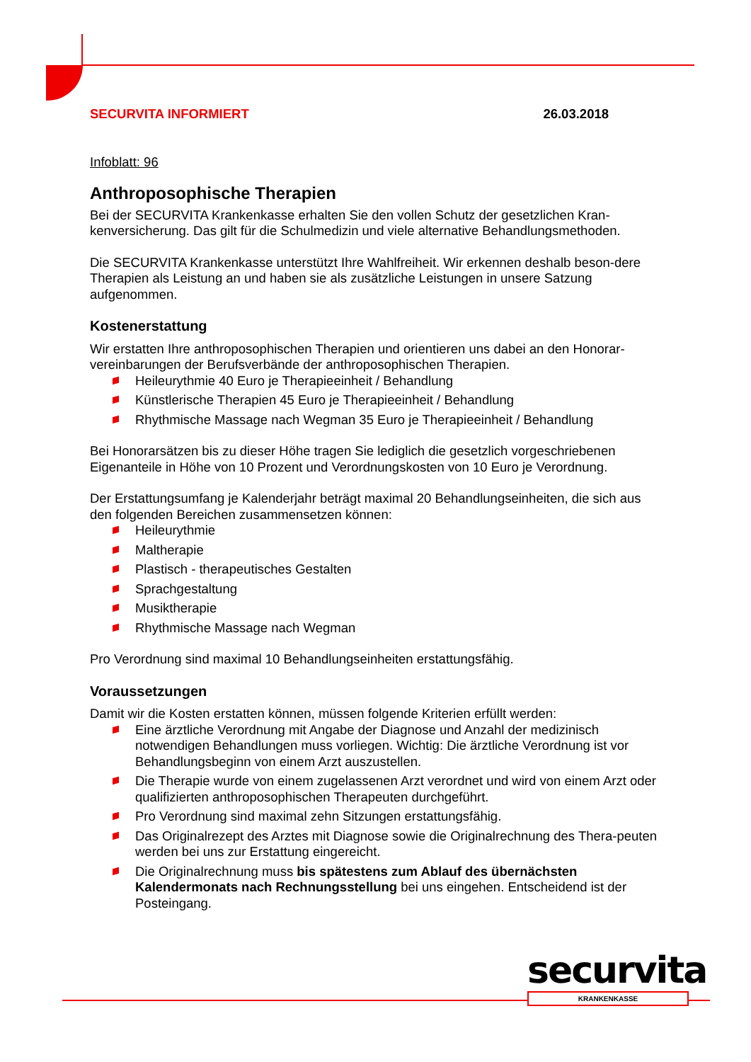SECURVITA INFORMIERT 26.03.2018
Infoblatt: 96
Anthroposophische Therapien
Bei der SECURVITA Krankenkasse erhalten Sie den vollen Schutz der gesetzlichen Kran-kenversicherung. Das gilt für die Schulmedizin und viele alternative Behandlungsmethoden.
Die SECURVITA Krankenkasse unterstützt Ihre Wahlfreiheit. Wir erkennen deshalb beson-dere Therapien als Leistung an und haben sie als zusätzliche Leistungen in unsere Satzung aufgenommen.
Kostenerstattung
Wir erstatten Ihre anthroposophischen Therapien und orientieren uns dabei an den Honorar-vereinbarungen der Berufsverbände der anthroposophischen Therapien.
Heileurythmie 40 Euro je Therapieeinheit / Behandlung
Künstlerische Therapien 45 Euro je Therapieeinheit / Behandlung
Rhythmische Massage nach Wegman 35 Euro je Therapieeinheit / Behandlung
Bei Honorarsätzen bis zu dieser Höhe tragen Sie lediglich die gesetzlich vorgeschriebenen Eigenanteile in Höhe von 10 Prozent und Verordnungskosten von 10 Euro je Verordnung.
Der Erstattungsumfang je Kalenderjahr beträgt maximal 20 Behandlungseinheiten, die sich aus den folgenden Bereichen zusammensetzen können:
Heileurythmie
Maltherapie
Plastisch - therapeutisches Gestalten
Sprachgestaltung
Musiktherapie
Rhythmische Massage nach Wegman
Pro Verordnung sind maximal 10 Behandlungseinheiten erstattungsfähig.
Voraussetzungen
Damit wir die Kosten erstatten können, müssen folgende Kriterien erfüllt werden:
Eine ärztliche Verordnung mit Angabe der Diagnose und Anzahl der medizinisch notwendigen Behandlungen muss vorliegen. Wichtig: Die ärztliche Verordnung ist vor Behandlungsbeginn von einem Arzt auszustellen.
Die Therapie wurde von einem zugelassenen Arzt verordnet und wird von einem Arzt oder qualifizierten anthroposophischen Therapeuten durchgeführt.
Pro Verordnung sind maximal zehn Sitzungen erstattungsfähig.
Das Originalrezept des Arztes mit Diagnose sowie die Originalrechnung des Thera-peuten werden bei uns zur Erstattung eingereicht.
Die Originalrechnung muss bis spätestens zum Ablauf des übernächsten Kalendermonats nach Rechnungsstellung bei uns eingehen. Entscheidend ist der Posteingang.
securvita
KRANKENKASSE